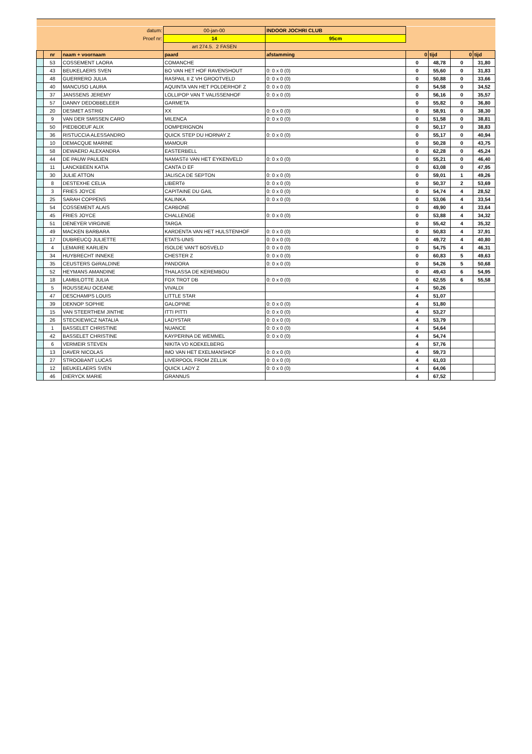| datum: | | | 00-jan-00 | INDOOR JOCHRI CLUB | | | | |
| Proef nr: | | | 14 | 95cm | | | | |
| | | | art 274.5. 2 FASEN | | | | | |
| | nr | naam + voornaam | paard | afstamming | 0 | tijd | 0 | tijd |
| | 53 | COSSEMENT LAORA | COMANCHE | | 0 | 48,78 | 0 | 31,80 |
| | 43 | BEUKELAERS SVEN | BO VAN HET HOF RAVENSHOUT | 0: 0 x 0 (0) | 0 | 55,60 | 0 | 31,83 |
| | 48 | GUERRERO JULIA | RASPAIL II Z VH GROOTVELD | 0: 0 x 0 (0) | 0 | 50,88 | 0 | 33,66 |
| | 40 | MANCUSO LAURA | AQUINTA VAN HET POLDERHOF Z | 0: 0 x 0 (0) | 0 | 54,58 | 0 | 34,52 |
| | 37 | JANSSENS JEREMY | LOLLIPOP VAN T VALISSENHOF | 0: 0 x 0 (0) | 0 | 56,16 | 0 | 35,57 |
| | 57 | DANNY DEDOBBELEER | GARMETA | | 0 | 55,82 | 0 | 36,80 |
| | 20 | DESMET ASTRID | XX | 0: 0 x 0 (0) | 0 | 58,91 | 0 | 38,30 |
| | 9 | VAN DER SMISSEN CARO | MILENCA | 0: 0 x 0 (0) | 0 | 51,58 | 0 | 38,81 |
| | 50 | PIEDBOEUF ALIX | DOMPERIGNON | | 0 | 50,17 | 0 | 38,83 |
| | 36 | RISTUCCIA ALESSANDRO | QUICK STEP DU HORNAY Z | 0: 0 x 0 (0) | 0 | 55,17 | 0 | 40,94 |
| | 10 | DEMACQUE MARINE | MAMOUR | | 0 | 50,28 | 0 | 43,75 |
| | 58 | DEWAERD ALEXANDRA | EASTERBELL | | 0 | 62,28 | 0 | 45,24 |
| | 44 | DE PAUW PAULIEN | NAMASTé VAN HET EYKENVELD | 0: 0 x 0 (0) | 0 | 55,21 | 0 | 46,40 |
| | 11 | LANCKBEEN KATIA | CANTA D EF | | 0 | 63,08 | 0 | 47,95 |
| | 30 | JULIE ATTON | JALISCA DE SEPTON | 0: 0 x 0 (0) | 0 | 59,01 | 1 | 49,26 |
| | 8 | DESTEXHE CELIA | LIBERTé | 0: 0 x 0 (0) | 0 | 50,37 | 2 | 53,69 |
| | 3 | FRIES JOYCE | CAPITAINE DU GAIL | 0: 0 x 0 (0) | 0 | 54,74 | 4 | 28,52 |
| | 25 | SARAH COPPENS | KALINKA | 0: 0 x 0 (0) | 0 | 53,06 | 4 | 33,54 |
| | 54 | COSSEMENT ALAIS | CARBONE | | 0 | 49,90 | 4 | 33,64 |
| | 45 | FRIES JOYCE | CHALLENGE | 0: 0 x 0 (0) | 0 | 53,88 | 4 | 34,32 |
| | 51 | DENEYER VIRGINIE | TARGA | | 0 | 55,42 | 4 | 35,32 |
| | 49 | MACKEN BARBARA | KARDENTA VAN HET HULSTENHOF | 0: 0 x 0 (0) | 0 | 50,83 | 4 | 37,91 |
| | 17 | DUBREUCQ JULIETTE | ETATS-UNIS | 0: 0 x 0 (0) | 0 | 49,72 | 4 | 40,80 |
| | 4 | LEMAIRE KARLIEN | ISOLDE VAN'T BOSVELD | 0: 0 x 0 (0) | 0 | 54,75 | 4 | 46,31 |
| | 34 | HUYBRECHT INNEKE | CHESTER Z | 0: 0 x 0 (0) | 0 | 60,83 | 5 | 49,63 |
| | 35 | CEUSTERS GéRALDINE | PANDORA | 0: 0 x 0 (0) | 0 | 54,26 | 5 | 50,68 |
| | 52 | HEYMANS AMANDINE | THALASSA DE KEREMBOU | | 0 | 49,43 | 6 | 54,95 |
| | 18 | LAMBILOTTE JULIA | FOX TROT DB | 0: 0 x 0 (0) | 0 | 62,55 | 6 | 55,58 |
| | 5 | ROUSSEAU OCEANE | VIVALDI | | 4 | 50,26 | | |
| | 47 | DESCHAMPS LOUIS | LITTLE STAR | | 4 | 51,07 | | |
| | 39 | DEKNOP SOPHIE | GALOPINE | 0: 0 x 0 (0) | 4 | 51,80 | | |
| | 15 | VAN STEERTHEM JINTHE | ITTI PITTI | 0: 0 x 0 (0) | 4 | 53,27 | | |
| | 26 | STECKIEWICZ NATALIA | LADYSTAR | 0: 0 x 0 (0) | 4 | 53,79 | | |
| | 1 | BASSELET CHRISTINE | NUANCE | 0: 0 x 0 (0) | 4 | 54,64 | | |
| | 42 | BASSELET CHRISTINE | KAYPERINA DE WEMMEL | 0: 0 x 0 (0) | 4 | 54,74 | | |
| | 6 | VERMEIR STEVEN | NIKITA VD KOEKELBERG | | 4 | 57,76 | | |
| | 13 | DAVER NICOLAS | IMO VAN HET EXELMANSHOF | 0: 0 x 0 (0) | 4 | 59,73 | | |
| | 27 | STROOBANT LUCAS | LIVERPOOL FROM ZELLIK | 0: 0 x 0 (0) | 4 | 61,03 | | |
| | 12 | BEUKELAERS SVEN | QUICK LADY Z | 0: 0 x 0 (0) | 4 | 64,06 | | |
| | 46 | DIERYCK MARIE | GRANNUS | | 4 | 67,52 | | |